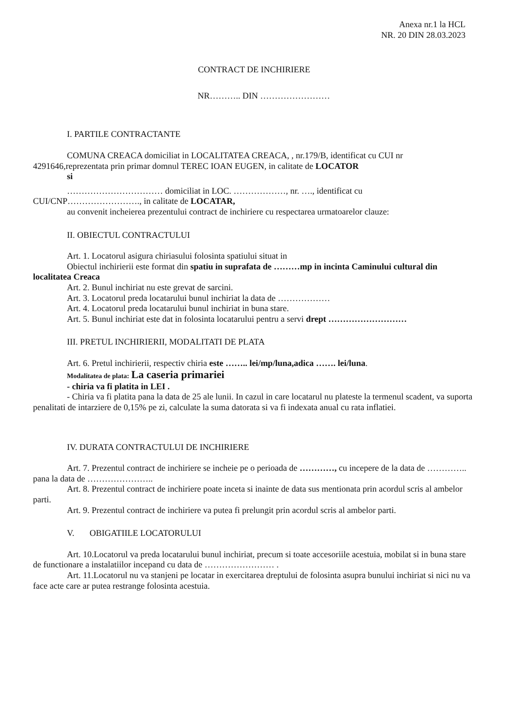Anexa nr.1 la HCL
NR. 20 DIN 28.03.2023
CONTRACT DE INCHIRIERE
NR……….. DIN ……………………
I. PARTILE CONTRACTANTE
COMUNA CREACA domiciliat in LOCALITATEA CREACA, , nr.179/B, identificat cu CUI nr 4291646,reprezentata prin primar domnul TEREC IOAN EUGEN, in calitate de LOCATOR
si
…………………………… domiciliat in LOC. ………………, nr. …., identificat cu
CUI/CNP……………………., in calitate de LOCATAR,
au convenit incheierea prezentului contract de inchiriere cu respectarea urmatoarelor clauze:
II. OBIECTUL CONTRACTULUI
Art. 1. Locatorul asigura chiriasului folosinta spatiului situat in
Obiectul inchirierii este format din spatiu in suprafata de ………mp in incinta Caminului cultural din localitatea Creaca
Art. 2. Bunul inchiriat nu este grevat de sarcini.
Art. 3. Locatorul preda locatarului bunul inchiriat la data de ………………
Art. 4. Locatorul preda locatarului bunul inchiriat in buna stare.
Art. 5. Bunul inchiriat este dat in folosinta locatarului pentru a servi drept ………………………
III. PRETUL INCHIRIERII, MODALITATI DE PLATA
Art. 6. Pretul inchirierii, respectiv chiria este …….. lei/mp/luna,adica ……. lei/luna.
Modalitatea de plata: La caseria primariei
- chiria va fi platita in LEI .
- Chiria va fi platita pana la data de 25 ale lunii. In cazul in care locatarul nu plateste la termenul scadent, va suporta penalitati de intarziere de 0,15% pe zi, calculate la suma datorata si va fi indexata anual cu rata inflatiei.
IV. DURATA CONTRACTULUI DE INCHIRIERE
Art. 7. Prezentul contract de inchiriere se incheie pe o perioada de …………, cu incepere de la data de ………….. pana la data de …………………..
Art. 8. Prezentul contract de inchiriere poate inceta si inainte de data sus mentionata prin acordul scris al ambelor parti.
Art. 9. Prezentul contract de inchiriere va putea fi prelungit prin acordul scris al ambelor parti.
V. OBIGATIILE LOCATORULUI
Art. 10.Locatorul va preda locatarului bunul inchiriat, precum si toate accesoriile acestuia, mobilat si in buna stare de functionare a instalatiilor incepand cu data de …………………… .
Art. 11.Locatorul nu va stanjeni pe locatar in exercitarea dreptului de folosinta asupra bunului inchiriat si nici nu va face acte care ar putea restrange folosinta acestuia.